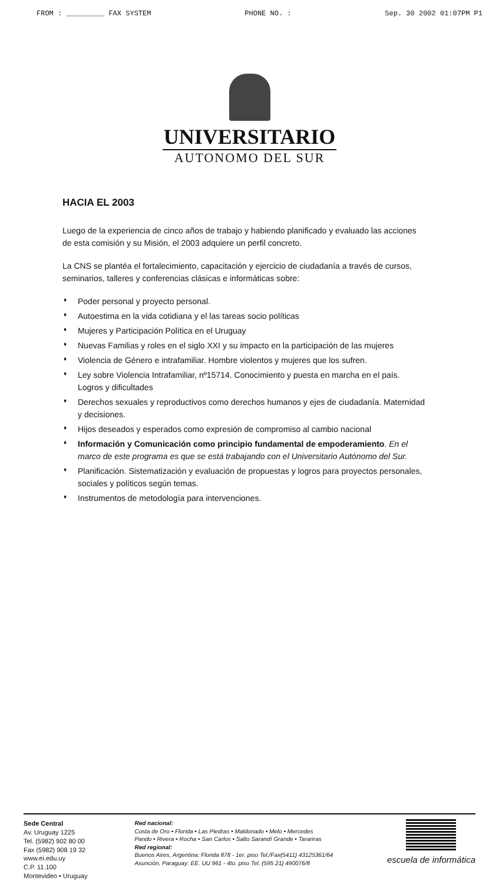FROM : _________ FAX SYSTEM PHONE NO. : Sep. 30 2002 01:07PM P1
UNIVERSITARIO
AUTONOMO DEL SUR
HACIA EL 2003
Luego de la experiencia de cinco años de trabajo y habiendo planificado y evaluado las acciones de esta comisión y su Misión, el 2003 adquiere un perfil concreto.
La CNS se plantéa el fortalecimiento, capacitación y ejercicio de ciudadanía a través de cursos, seminarios, talleres y conferencias clásicas e informáticas sobre:
♦ Poder personal y proyecto personal.
♦ Autoestima en la vida cotidiana y el las tareas socio políticas
♦ Mujeres y Participación Política en el Uruguay
♦ Nuevas Familias y roles en el siglo XXI y su impacto en la participación de las mujeres
♦ Violencia de Género e intrafamiliar. Hombre violentos y mujeres que los sufren.
♦ Ley sobre Violencia Intrafamiliar, nº15714. Conocimiento y puesta en marcha en el país. Logros y dificultades
♦ Derechos sexuales y reproductivos como derechos humanos y ejes de ciudadanía. Maternidad y decisiones.
♦ Hijos deseados y esperados como expresión de compromiso al cambio nacional
♦ Información y Comunicación como principio fundamental de empoderamiento. En el marco de este programa es que se está trabajando con el Universitario Autónomo del Sur.
♦ Planificación. Sistematización y evaluación de propuestas y logros para proyectos personales, sociales y políticos según temas.
♦ Instrumentos de metodología para intervenciones.
Sede Central
Av. Uruguay 1225
Tel. (5982) 902 80 00
Fax (5982) 908 19 32
www.ei.edu.uy
C.P. 11.100
Montevideo • Uruguay
Red nacional:
Costa de Oro • Florida • Las Piedras • Maldonado • Melo • Mercedes
Pando • Rivera • Rocha • San Carlos • Salto Sarandí Grande • Tarariras
Red regional:
Buenos Aires, Argentina: Florida 878 - 1er. piso Tel./Fax(5411) 43125361/64
Asunción, Paraguay: EE. UU 961 - 4to. piso Tel. (595 21) 490076/8
escuela de informática